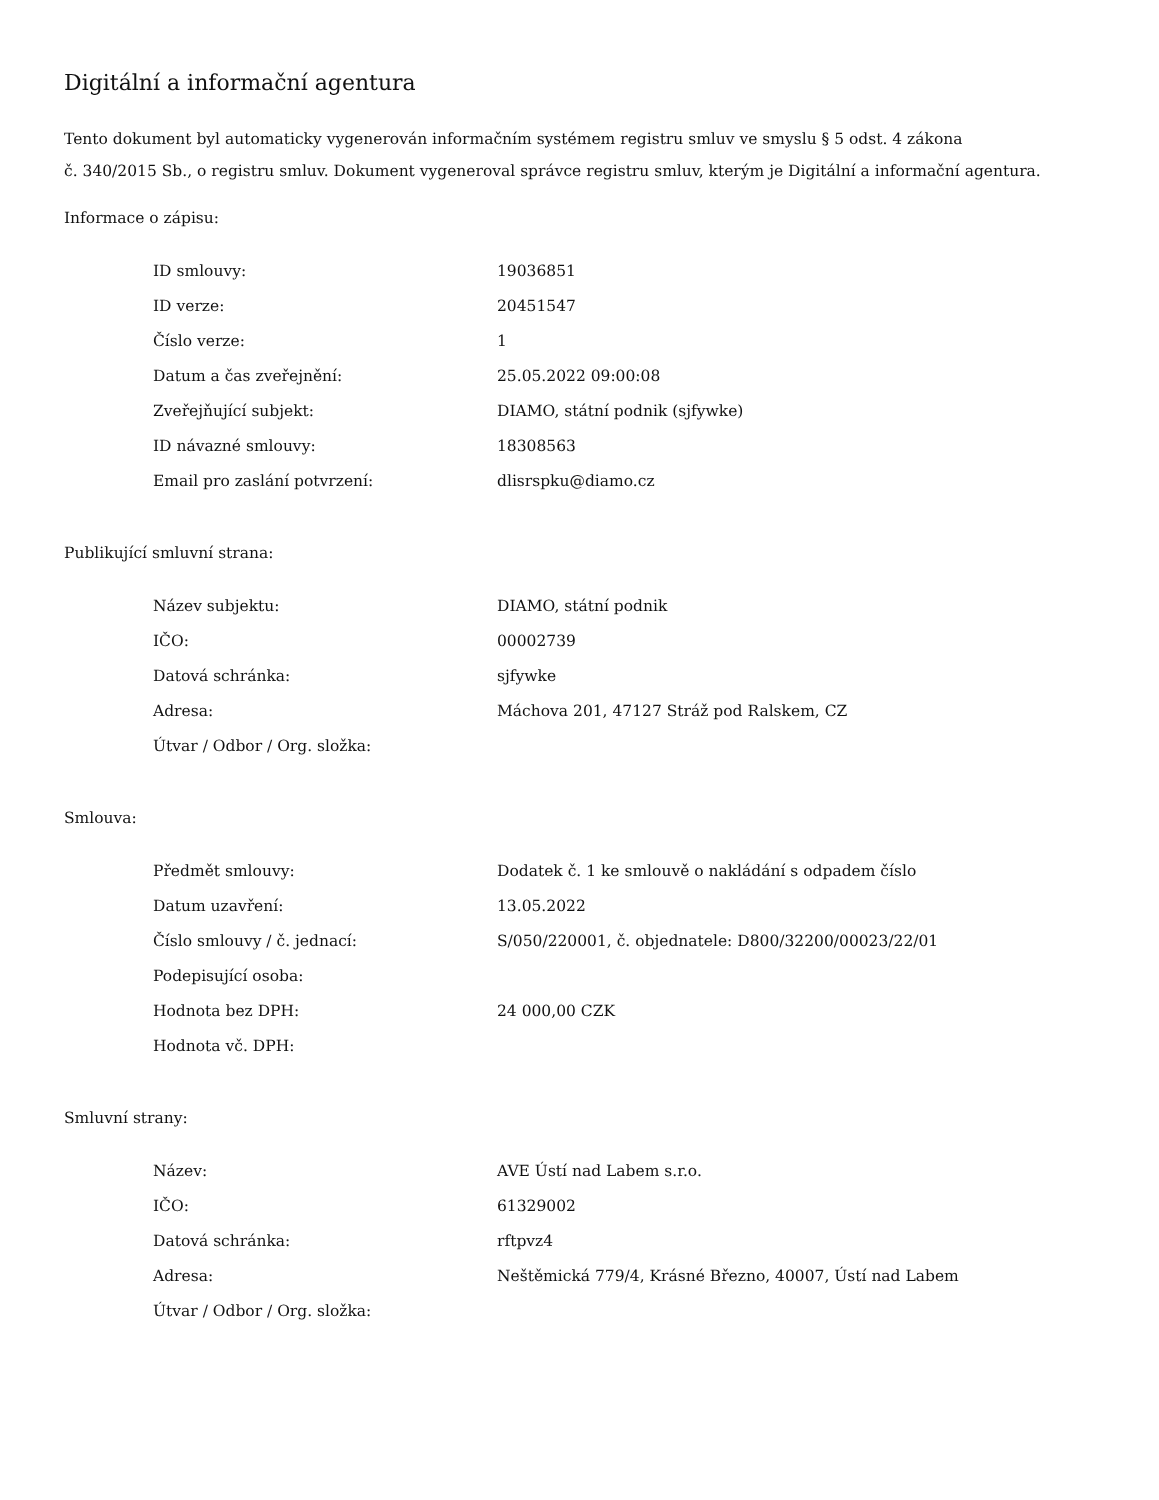Digitální a informační agentura
Tento dokument byl automaticky vygenerován informačním systémem registru smluv ve smyslu § 5 odst. 4 zákona
č. 340/2015 Sb., o registru smluv. Dokument vygeneroval správce registru smluv, kterým je Digitální a informační agentura.
Informace o zápisu:
| ID smlouvy: | 19036851 |
| ID verze: | 20451547 |
| Číslo verze: | 1 |
| Datum a čas zveřejnění: | 25.05.2022 09:00:08 |
| Zveřejňující subjekt: | DIAMO, státní podnik (sjfywke) |
| ID návazné smlouvy: | 18308563 |
| Email pro zaslání potvrzení: | dlisrspku@diamo.cz |
Publikující smluvní strana:
| Název subjektu: | DIAMO, státní podnik |
| IČO: | 00002739 |
| Datová schránka: | sjfywke |
| Adresa: | Máchova 201, 47127 Stráž pod Ralskem, CZ |
| Útvar / Odbor / Org. složka: | |
Smlouva:
| Předmět smlouvy: | Dodatek č. 1 ke smlouvě o nakládání s odpadem číslo |
| Datum uzavření: | 13.05.2022 |
| Číslo smlouvy / č. jednací: | S/050/220001, č. objednatele: D800/32200/00023/22/01 |
| Podepisující osoba: | |
| Hodnota bez DPH: | 24 000,00 CZK |
| Hodnota vč. DPH: | |
Smluvní strany:
| Název: | AVE Ústí nad Labem s.r.o. |
| IČO: | 61329002 |
| Datová schránka: | rftpvz4 |
| Adresa: | Neštěmická 779/4, Krásné Březno, 40007, Ústí nad Labem |
| Útvar / Odbor / Org. složka: | |